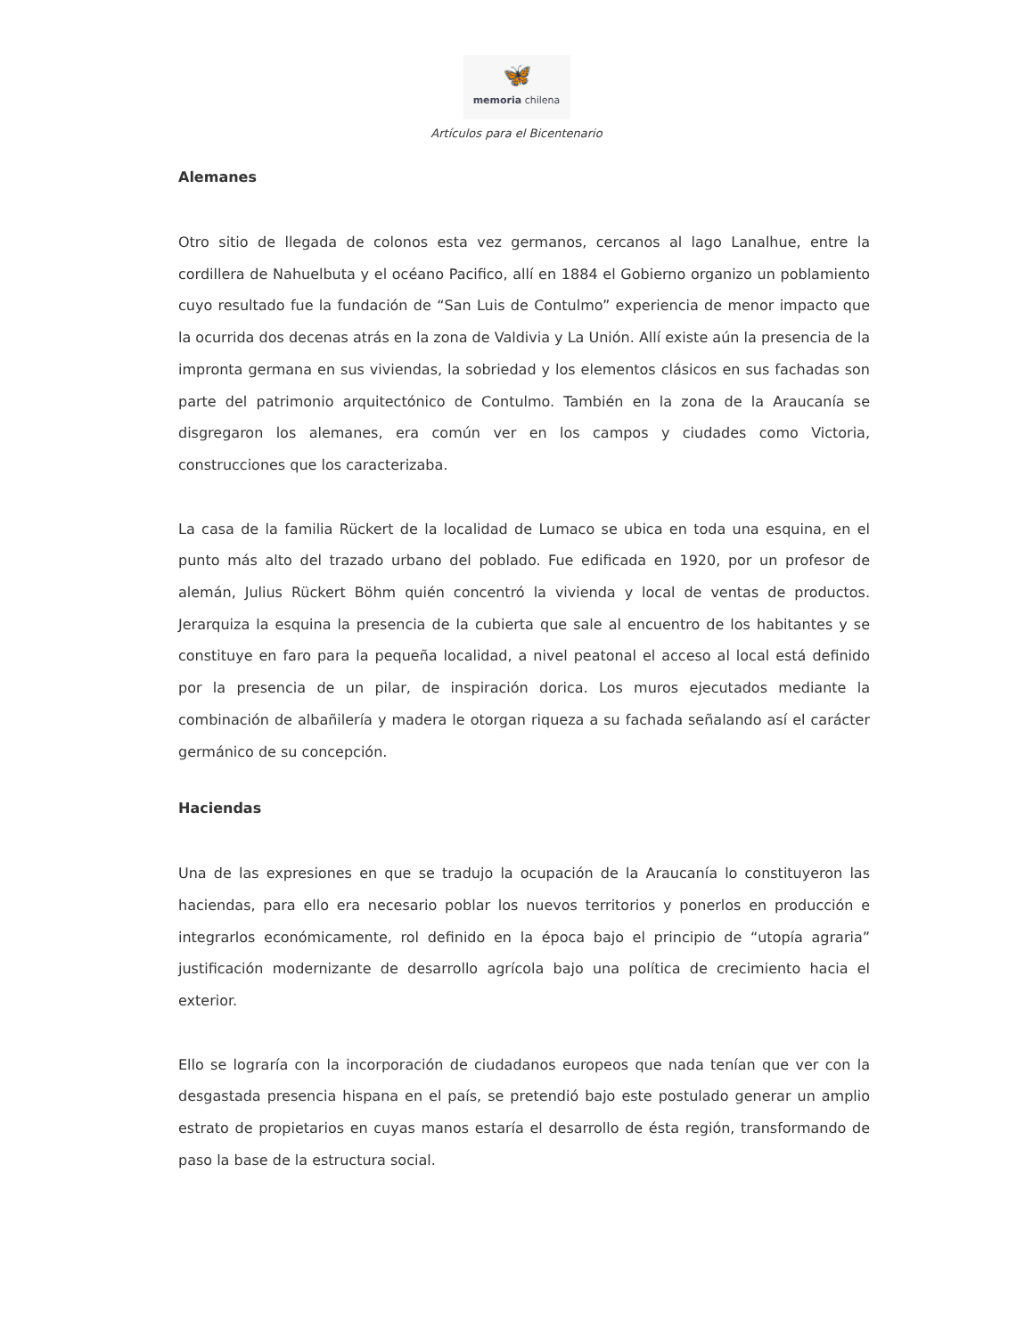🦋
memoria chilena
Artículos para el Bicentenario
Alemanes
Otro sitio de llegada de colonos esta vez germanos, cercanos al lago Lanalhue, entre la cordillera de Nahuelbuta y el océano Pacifico, allí en 1884 el Gobierno organizo un poblamiento cuyo resultado fue la fundación de “San Luis de Contulmo” experiencia de menor impacto que la ocurrida dos decenas atrás en la zona de Valdivia y La Unión. Allí existe aún la presencia de la impronta germana en sus viviendas, la sobriedad y los elementos clásicos en sus fachadas son parte del patrimonio arquitectónico de Contulmo. También en la zona de la Araucanía se disgregaron los alemanes, era común ver en los campos y ciudades como Victoria, construcciones que los caracterizaba.
La casa de la familia Rückert de la localidad de Lumaco se ubica en toda una esquina, en el punto más alto del trazado urbano del poblado. Fue edificada en 1920, por un profesor de alemán, Julius Rückert Böhm quién concentró la vivienda y local de ventas de productos. Jerarquiza la esquina la presencia de la cubierta que sale al encuentro de los habitantes y se constituye en faro para la pequeña localidad, a nivel peatonal el acceso al local está definido por la presencia de un pilar, de inspiración dorica. Los muros ejecutados mediante la combinación de albañilería y madera le otorgan riqueza a su fachada señalando así el carácter germánico de su concepción.
Haciendas
Una de las expresiones en que se tradujo la ocupación de la Araucanía lo constituyeron las haciendas, para ello era necesario poblar los nuevos territorios y ponerlos en producción e integrarlos económicamente, rol definido en la época bajo el principio de “utopía agraria” justificación modernizante de desarrollo agrícola bajo una política de crecimiento hacia el exterior.
Ello se lograría con la incorporación de ciudadanos europeos que nada tenían que ver con la desgastada presencia hispana en el país, se pretendió bajo este postulado generar un amplio estrato de propietarios en cuyas manos estaría el desarrollo de ésta región, transformando de paso la base de la estructura social.